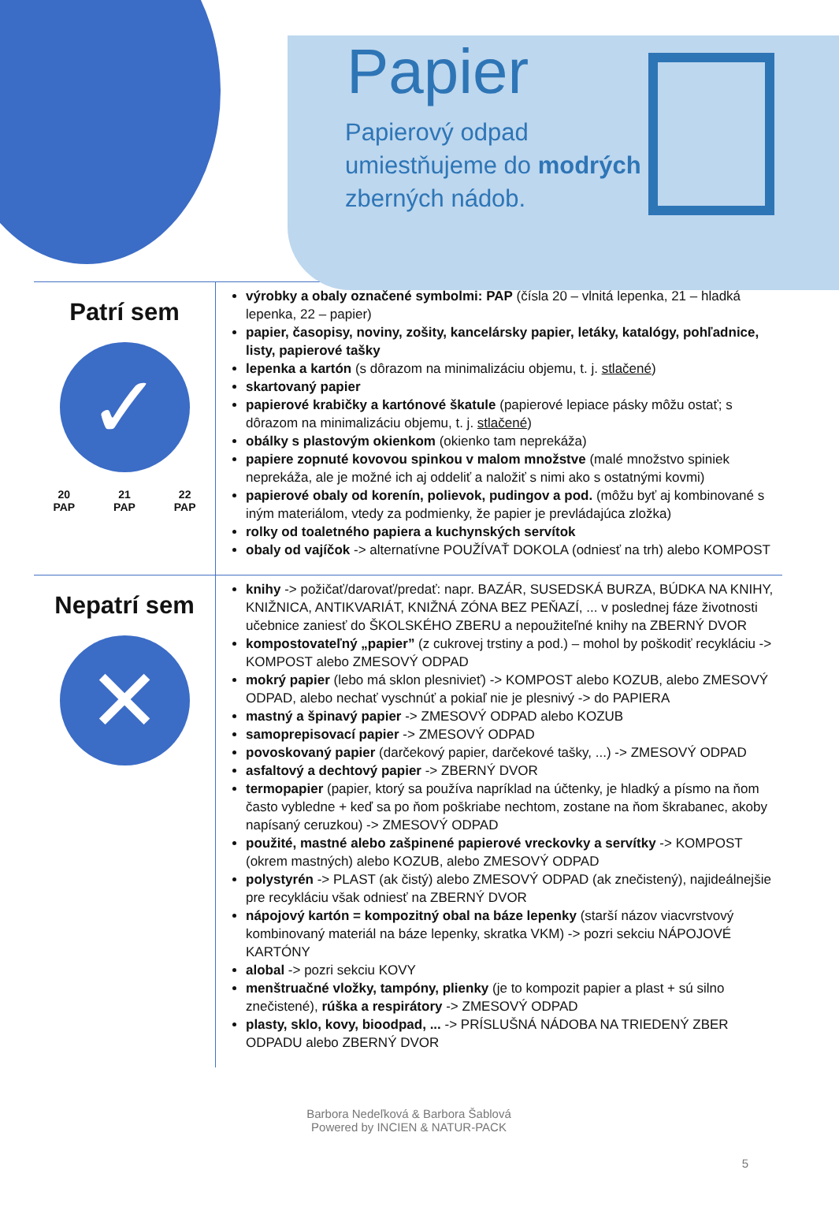Papier
Papierový odpad umiestňujeme do modrých zberných nádob.
Patrí sem
✓
20
PAP 21
PAP 22
PAP
výrobky a obaly označené symbolmi: PAP (čísla 20 – vlnitá lepenka, 21 – hladká lepenka, 22 – papier)
papier, časopisy, noviny, zošity, kancelársky papier, letáky, katalógy, pohľadnice, listy, papierové tašky
lepenka a kartón (s dôrazom na minimalizáciu objemu, t. j. stlačené)
skartovaný papier
papierové krabičky a kartónové škatule (papierové lepiace pásky môžu ostať; s dôrazom na minimalizáciu objemu, t. j. stlačené)
obálky s plastovým okienkom (okienko tam neprekáža)
papiere zopnuté kovovou spinkou v malom množstve (malé množstvo spiniek neprekáža, ale je možné ich aj oddeliť a naložiť s nimi ako s ostatnými kovmi)
papierové obaly od korenín, polievok, pudingov a pod. (môžu byť aj kombinované s iným materiálom, vtedy za podmienky, že papier je prevládajúca zložka)
rolky od toaletného papiera a kuchynských servítok
obaly od vajíčok -> alternatívne POUŽÍVAŤ DOKOLA (odniesť na trh) alebo KOMPOST
Nepatrí sem
✕
knihy -> požičať/darovať/predať: napr. BAZÁR, SUSEDSKÁ BURZA, BÚDKA NA KNIHY, KNIŽNICA, ANTIKVARIÁT, KNIŽNÁ ZÓNA BEZ PEŇAZÍ, ... v poslednej fáze životnosti učebnice zaniesť do ŠKOLSKÉHO ZBERU a nepoužiteľné knihy na ZBERNÝ DVOR
kompostovateľný „papier” (z cukrovej trstiny a pod.) – mohol by poškodiť recykláciu -> KOMPOST alebo ZMESOVÝ ODPAD
mokrý papier (lebo má sklon plesnivieť) -> KOMPOST alebo KOZUB, alebo ZMESOVÝ ODPAD, alebo nechať vyschnúť a pokiaľ nie je plesnivý -> do PAPIERA
mastný a špinavý papier -> ZMESOVÝ ODPAD alebo KOZUB
samoprepisovací papier -> ZMESOVÝ ODPAD
povoskovaný papier (darčekový papier, darčekové tašky, ...) -> ZMESOVÝ ODPAD
asfaltový a dechtový papier -> ZBERNÝ DVOR
termopapier (papier, ktorý sa používa napríklad na účtenky, je hladký a písmo na ňom často vybledne + keď sa po ňom poškriabe nechtom, zostane na ňom škrabanec, akoby napísaný ceruzkou) -> ZMESOVÝ ODPAD
použité, mastné alebo zašpinené papierové vreckovky a servítky -> KOMPOST (okrem mastných) alebo KOZUB, alebo ZMESOVÝ ODPAD
polystyrén -> PLAST (ak čistý) alebo ZMESOVÝ ODPAD (ak znečistený), najideálnejšie pre recykláciu však odniesť na ZBERNÝ DVOR
nápojový kartón = kompozitný obal na báze lepenky (starší názov viacvrstvový kombinovaný materiál na báze lepenky, skratka VKM) -> pozri sekciu NÁPOJOVÉ KARTÓNY
alobal -> pozri sekciu KOVY
menštruačné vložky, tampóny, plienky (je to kompozit papier a plast + sú silno znečistené), rúška a respirátory -> ZMESOVÝ ODPAD
plasty, sklo, kovy, bioodpad, ... -> PRÍSLUŠNÁ NÁDOBA NA TRIEDENÝ ZBER ODPADU alebo ZBERNÝ DVOR
Barbora Nedeľková & Barbora Šablová
Powered by INCIEN & NATUR-PACK
5